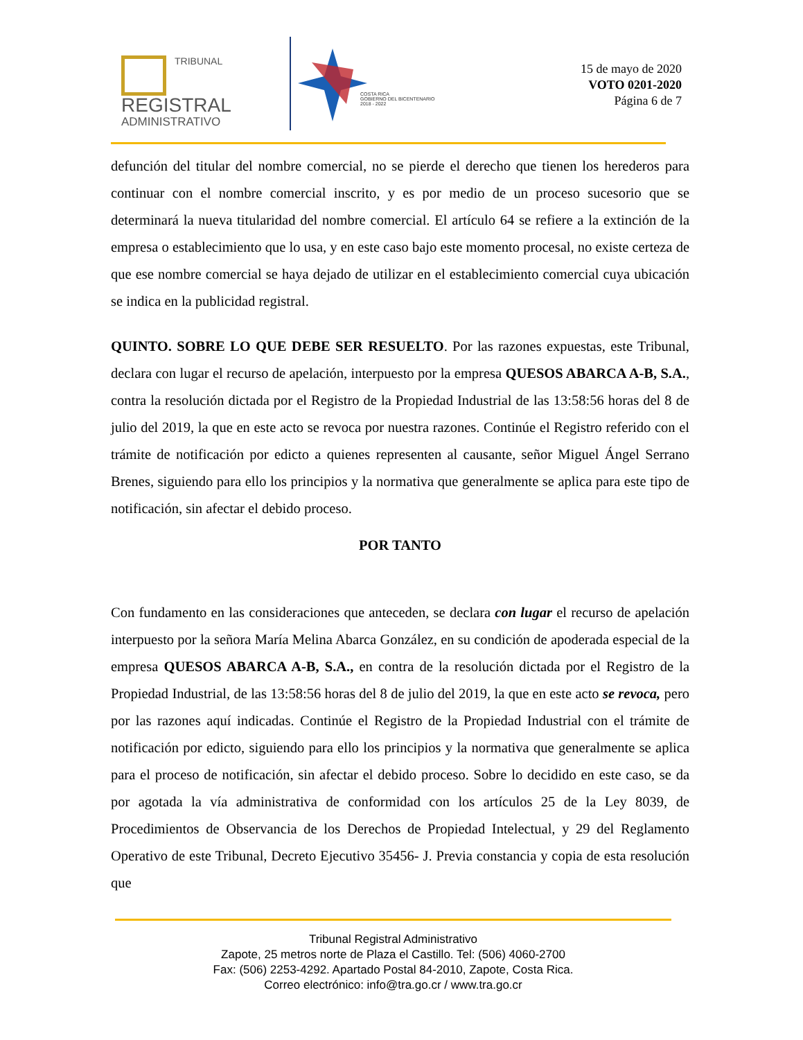TRIBUNAL
REGISTRAL
ADMINISTRATIVO
COSTA RICA
GOBIERNO DEL BICENTENARIO
2018 - 2022
15 de mayo de 2020
VOTO 0201-2020
Página 6 de 7
defunción del titular del nombre comercial, no se pierde el derecho que tienen los herederos para continuar con el nombre comercial inscrito, y es por medio de un proceso sucesorio que se determinará la nueva titularidad del nombre comercial. El artículo 64 se refiere a la extinción de la empresa o establecimiento que lo usa, y en este caso bajo este momento procesal, no existe certeza de que ese nombre comercial se haya dejado de utilizar en el establecimiento comercial cuya ubicación se indica en la publicidad registral.
QUINTO. SOBRE LO QUE DEBE SER RESUELTO. Por las razones expuestas, este Tribunal, declara con lugar el recurso de apelación, interpuesto por la empresa QUESOS ABARCA A-B, S.A., contra la resolución dictada por el Registro de la Propiedad Industrial de las 13:58:56 horas del 8 de julio del 2019, la que en este acto se revoca por nuestra razones. Continúe el Registro referido con el trámite de notificación por edicto a quienes representen al causante, señor Miguel Ángel Serrano Brenes, siguiendo para ello los principios y la normativa que generalmente se aplica para este tipo de notificación, sin afectar el debido proceso.
POR TANTO
Con fundamento en las consideraciones que anteceden, se declara con lugar el recurso de apelación interpuesto por la señora María Melina Abarca González, en su condición de apoderada especial de la empresa QUESOS ABARCA A-B, S.A., en contra de la resolución dictada por el Registro de la Propiedad Industrial, de las 13:58:56 horas del 8 de julio del 2019, la que en este acto se revoca, pero por las razones aquí indicadas. Continúe el Registro de la Propiedad Industrial con el trámite de notificación por edicto, siguiendo para ello los principios y la normativa que generalmente se aplica para el proceso de notificación, sin afectar el debido proceso. Sobre lo decidido en este caso, se da por agotada la vía administrativa de conformidad con los artículos 25 de la Ley 8039, de Procedimientos de Observancia de los Derechos de Propiedad Intelectual, y 29 del Reglamento Operativo de este Tribunal, Decreto Ejecutivo 35456- J. Previa constancia y copia de esta resolución que
Tribunal Registral Administrativo
Zapote, 25 metros norte de Plaza el Castillo. Tel: (506) 4060-2700
Fax: (506) 2253-4292. Apartado Postal 84-2010, Zapote, Costa Rica.
Correo electrónico: info@tra.go.cr / www.tra.go.cr